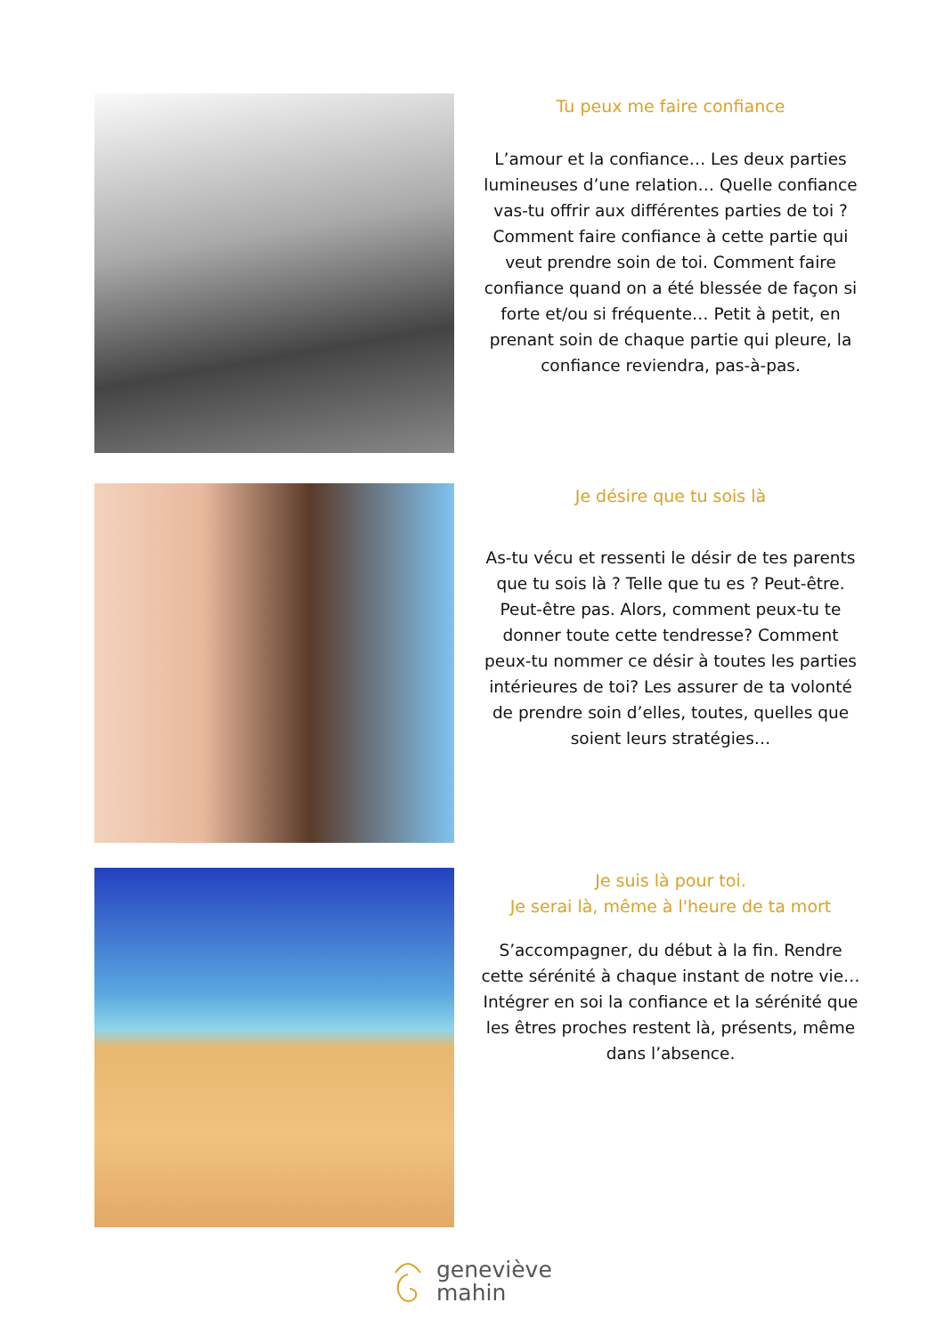Tu peux me faire confiance
L’amour et la confiance… Les deux parties lumineuses d’une relation… Quelle confiance vas-tu offrir aux différentes parties de toi ? Comment faire confiance à cette partie qui veut prendre soin de toi. Comment faire confiance quand on a été blessée de façon si forte et/ou si fréquente… Petit à petit, en prenant soin de chaque partie qui pleure, la confiance reviendra, pas-à-pas.
Je désire que tu sois là
As-tu vécu et ressenti le désir de tes parents que tu sois là ? Telle que tu es ? Peut-être. Peut-être pas. Alors, comment peux-tu te donner toute cette tendresse? Comment peux-tu nommer ce désir à toutes les parties intérieures de toi? Les assurer de ta volonté de prendre soin d’elles, toutes, quelles que soient leurs stratégies…
Je suis là pour toi.
Je serai là, même à l'heure de ta mort
S’accompagner, du début à la fin. Rendre cette sérénité à chaque instant de notre vie… Intégrer en soi la confiance et la sérénité que les êtres proches restent là, présents, même dans l’absence.
geneviève
mahin